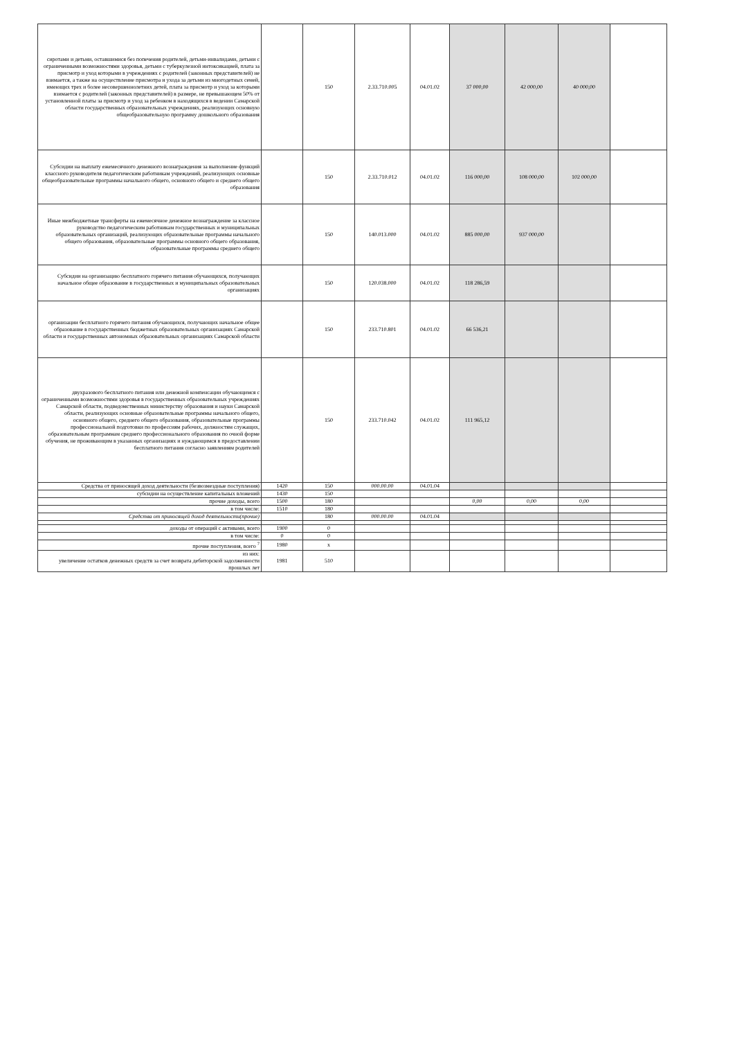| сиротами и детьми, оставшимися без попечения родителей, детьми-инвалидами, детьми с ограниченными возможностями здоровья, детьми с туберкулезной интоксикацией, плата за присмотр и уход которыми в учреждениях с родителей (законных представителей) не взимается, а также на осуществление присмотра и ухода за детьми из многодетных семей, имеющих трех и более несовершеннолетних детей, плата за присмотр и уход за которыми взимается с родителей (законных представителей) в размере, не превышающем 50% от установленной платы за присмотр и уход за ребенком в находящихся в ведении Самарской области государственных образовательных учреждениях, реализующих основную общеобразовательную программу дошкольного образования | | 150 | 2.33.710.005 | 04.01.02 | 37 000,00 | 42 000,00 | 40 000,00 | |
| Субсидии на выплату ежемесячного денежного вознаграждения за выполнение функций классного руководителя педагогическим работникам учреждений, реализующих основные общеобразовательные программы начального общего, основного общего и среднего общего образования | | 150 | 2.33.710.012 | 04.01.02 | 116 000,00 | 108 000,00 | 102 000,00 | |
| Иные межбюджетные трансферты на ежемесячное денежное вознаграждение за классное руководство педагогическим работникам государственных и муниципальных образовательных организаций, реализующих образовательные программы начального общего образования, образовательные программы основного общего образования, образовательные программы среднего общего | | 150 | 140.013.000 | 04.01.02 | 885 000,00 | 937 000,00 | | |
| Субсидии на организацию бесплатного горячего питания обучающихся, получающих начальное общее образование в государственных и муниципальных образовательных организациях | | 150 | 120.038.000 | 04.01.02 | 118 286,59 | | | |
| организации бесплатного горячего питания обучающихся, получающих начальное общее образование в государственных бюджетных образовательных организациях Самарской области и государственных автономных образовательных организациях Самарской области | | 150 | 233.710.801 | 04.01.02 | 66 536,21 | | | |
| двухразового бесплатного питания или денежной компенсации обучающимся с ограниченными возможностями здоровья в государственных образовательных учреждениях Самарской области, подведомственных министерству образования и науки Самарской области, реализующих основные образовательные программы начального общего, основного общего, среднего общего образования, образовательные программы профессиональной подготовки по профессиям рабочих, должностям служащих, образовательным программам среднего профессионального образования по очной форме обучения, не проживающим в указанных организациях и нуждающимся в предоставлении бесплатного питания согласно заявлениям родителей | | 150 | 233.710.042 | 04.01.02 | 111 965,12 | | | |
| Средства от приносящей доход деятельности (безвозмездные поступления) | 1420 | 150 | 000.00.00 | 04.01.04 | | | | |
| субсидии на осуществление капитальных вложений | 1430 | 150 | | | | | | |
| прочие доходы, всего | 1500 | 180 | | | 0,00 | 0,00 | 0,00 | |
| в том числе: | 1510 | 180 | | | | | | |
| Средства от приносящей доход деятельности(прочие) | | 180 | 000.00.00 | 04.01.04 | | | | |
| доходы от операций с активами, всего | 1900 | 0 | | | | | | |
| в том числе: | 0 | 0 | | | | | | |
| прочие поступления, всего <sup>7</sup> | 1980 | x | | | | | | |
| из них: увеличение остатков денежных средств за счет возврата дебиторской задолженности прошлых лет | 1981 | 510 | | | | | | |